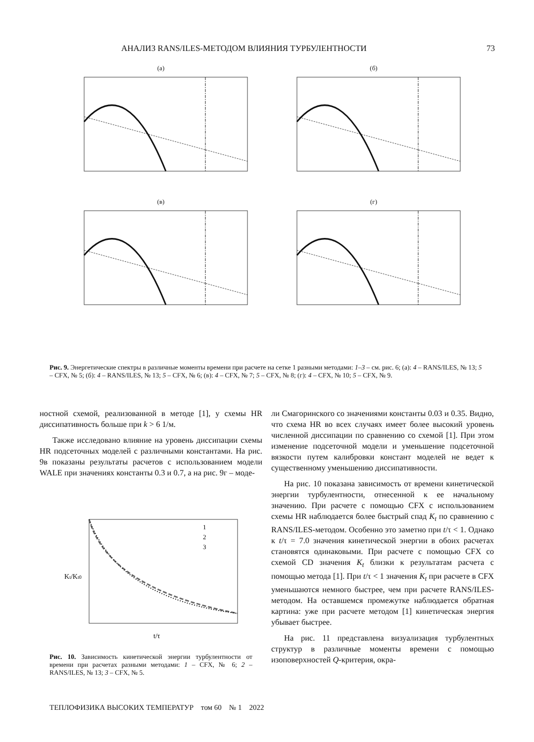АНАЛИЗ RANS/ILES-МЕТОДОМ ВЛИЯНИЯ ТУРБУЛЕНТНОСТИ 73
(а)
(б)
(в)
(г)
Рис. 9. Энергетические спектры в различные моменты времени при расчете на сетке 1 разными методами: 1–3 – см. рис. 6; (а): 4 – RANS/ILES, № 13; 5 – CFX, № 5; (б): 4 – RANS/ILES, № 13; 5 – CFX, № 6; (в): 4 – CFX, № 7; 5 – CFX, № 8; (г): 4 – CFX, № 10; 5 – CFX, № 9.
ностной схемой, реализованной в методе [1], у схемы HR диссипативность больше при k > 6 1/м.
Также исследовано влияние на уровень диссипации схемы HR подсеточных моделей с различными константами. На рис. 9в показаны результаты расчетов с использованием модели WALE при значениях константы 0.3 и 0.7, а на рис. 9г – моде-
Kt/Kt0
t/τ
1
2
3
Рис. 10. Зависимость кинетической энергии турбулентности от времени при расчетах разными методами: 1 – CFX, № 6; 2 – RANS/ILES, № 13; 3 – CFX, № 5.
ли Смагоринского со значениями константы 0.03 и 0.35. Видно, что схема HR во всех случаях имеет более высокий уровень численной диссипации по сравнению со схемой [1]. При этом изменение подсеточной модели и уменьшение подсеточной вязкости путем калибровки констант моделей не ведет к существенному уменьшению диссипативности.
На рис. 10 показана зависимость от времени кинетической энергии турбулентности, отнесенной к ее начальному значению. При расчете с помощью CFX с использованием схемы HR наблюдается более быстрый спад K<sub>t</sub> по сравнению с RANS/ILES-методом. Особенно это заметно при t/τ < 1. Однако к t/τ = 7.0 значения кинетической энергии в обоих расчетах становятся одинаковыми. При расчете с помощью CFX со схемой CD значения K<sub>t</sub> близки к результатам расчета с помощью метода [1]. При t/τ < 1 значения K<sub>t</sub> при расчете в CFX уменьшаются немного быстрее, чем при расчете RANS/ILES-методом. На оставшемся промежутке наблюдается обратная картина: уже при расчете методом [1] кинетическая энергия убывает быстрее.
На рис. 11 представлена визуализация турбулентных структур в различные моменты времени с помощью изоповерхностей Q-критерия, окра-
ТЕПЛОФИЗИКА ВЫСОКИХ ТЕМПЕРАТУР том 60 № 1 2022